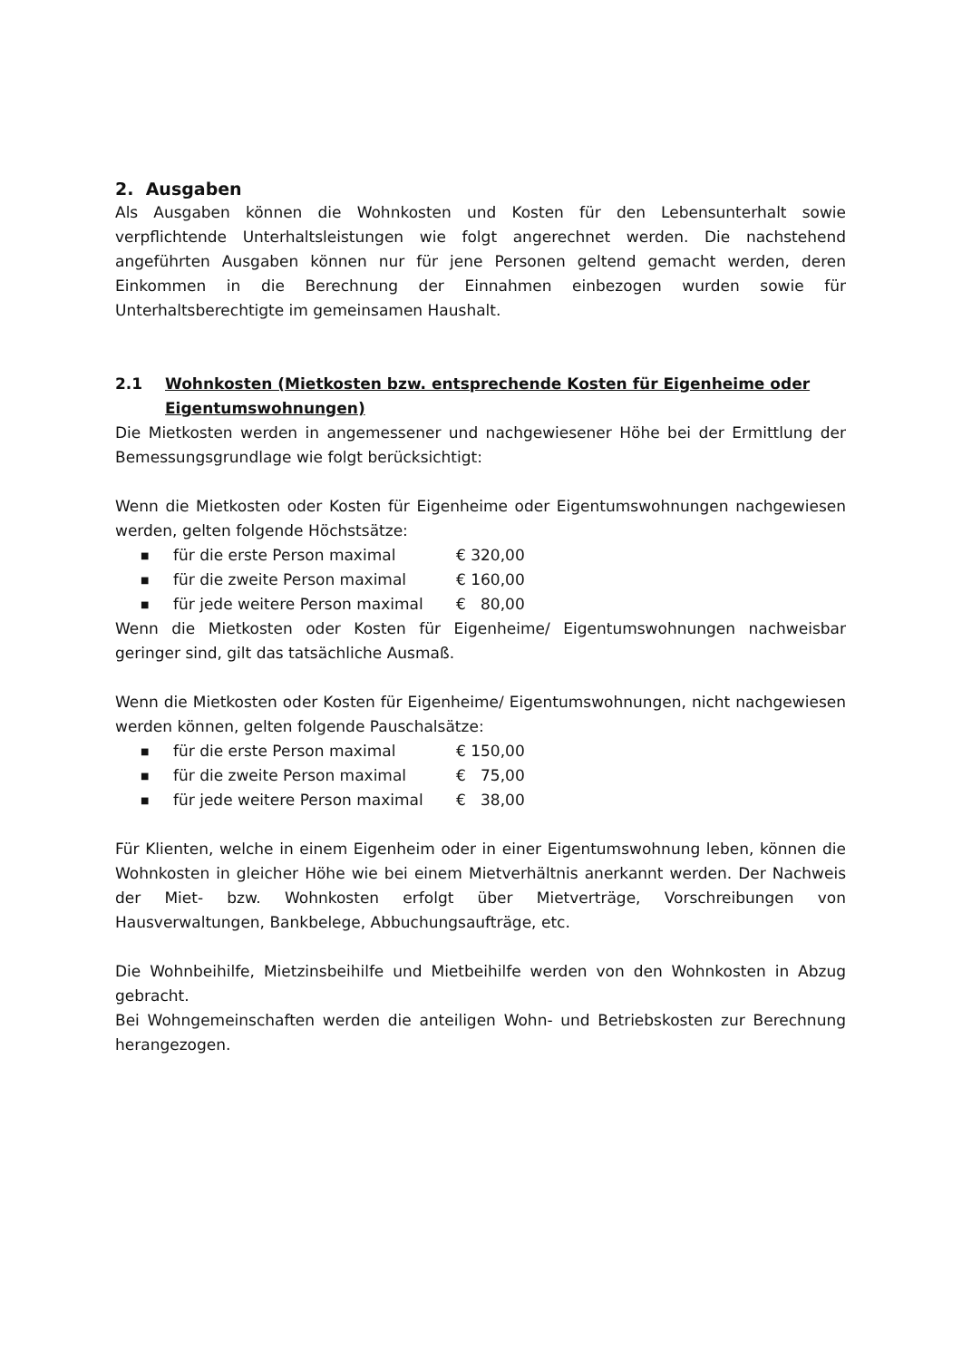2. Ausgaben
Als Ausgaben können die Wohnkosten und Kosten für den Lebensunterhalt sowie verpflichtende Unterhaltsleistungen wie folgt angerechnet werden. Die nachstehend angeführten Ausgaben können nur für jene Personen geltend gemacht werden, deren Einkommen in die Berechnung der Einnahmen einbezogen wurden sowie für Unterhaltsberechtigte im gemeinsamen Haushalt.
2.1 Wohnkosten (Mietkosten bzw. entsprechende Kosten für Eigenheime oder Eigentumswohnungen)
Die Mietkosten werden in angemessener und nachgewiesener Höhe bei der Ermittlung der Bemessungsgrundlage wie folgt berücksichtigt:
Wenn die Mietkosten oder Kosten für Eigenheime oder Eigentumswohnungen nachgewiesen werden, gelten folgende Höchstsätze:
■ für die erste Person maximal € 320,00
■ für die zweite Person maximal € 160,00
■ für jede weitere Person maximal € 80,00
Wenn die Mietkosten oder Kosten für Eigenheime/ Eigentumswohnungen nachweisbar geringer sind, gilt das tatsächliche Ausmaß.
Wenn die Mietkosten oder Kosten für Eigenheime/ Eigentumswohnungen, nicht nachgewiesen werden können, gelten folgende Pauschalsätze:
■ für die erste Person maximal € 150,00
■ für die zweite Person maximal € 75,00
■ für jede weitere Person maximal € 38,00
Für Klienten, welche in einem Eigenheim oder in einer Eigentumswohnung leben, können die Wohnkosten in gleicher Höhe wie bei einem Mietverhältnis anerkannt werden. Der Nachweis der Miet- bzw. Wohnkosten erfolgt über Mietverträge, Vorschreibungen von Hausverwaltungen, Bankbelege, Abbuchungsaufträge, etc.
Die Wohnbeihilfe, Mietzinsbeihilfe und Mietbeihilfe werden von den Wohnkosten in Abzug gebracht.
Bei Wohngemeinschaften werden die anteiligen Wohn- und Betriebskosten zur Berechnung herangezogen.